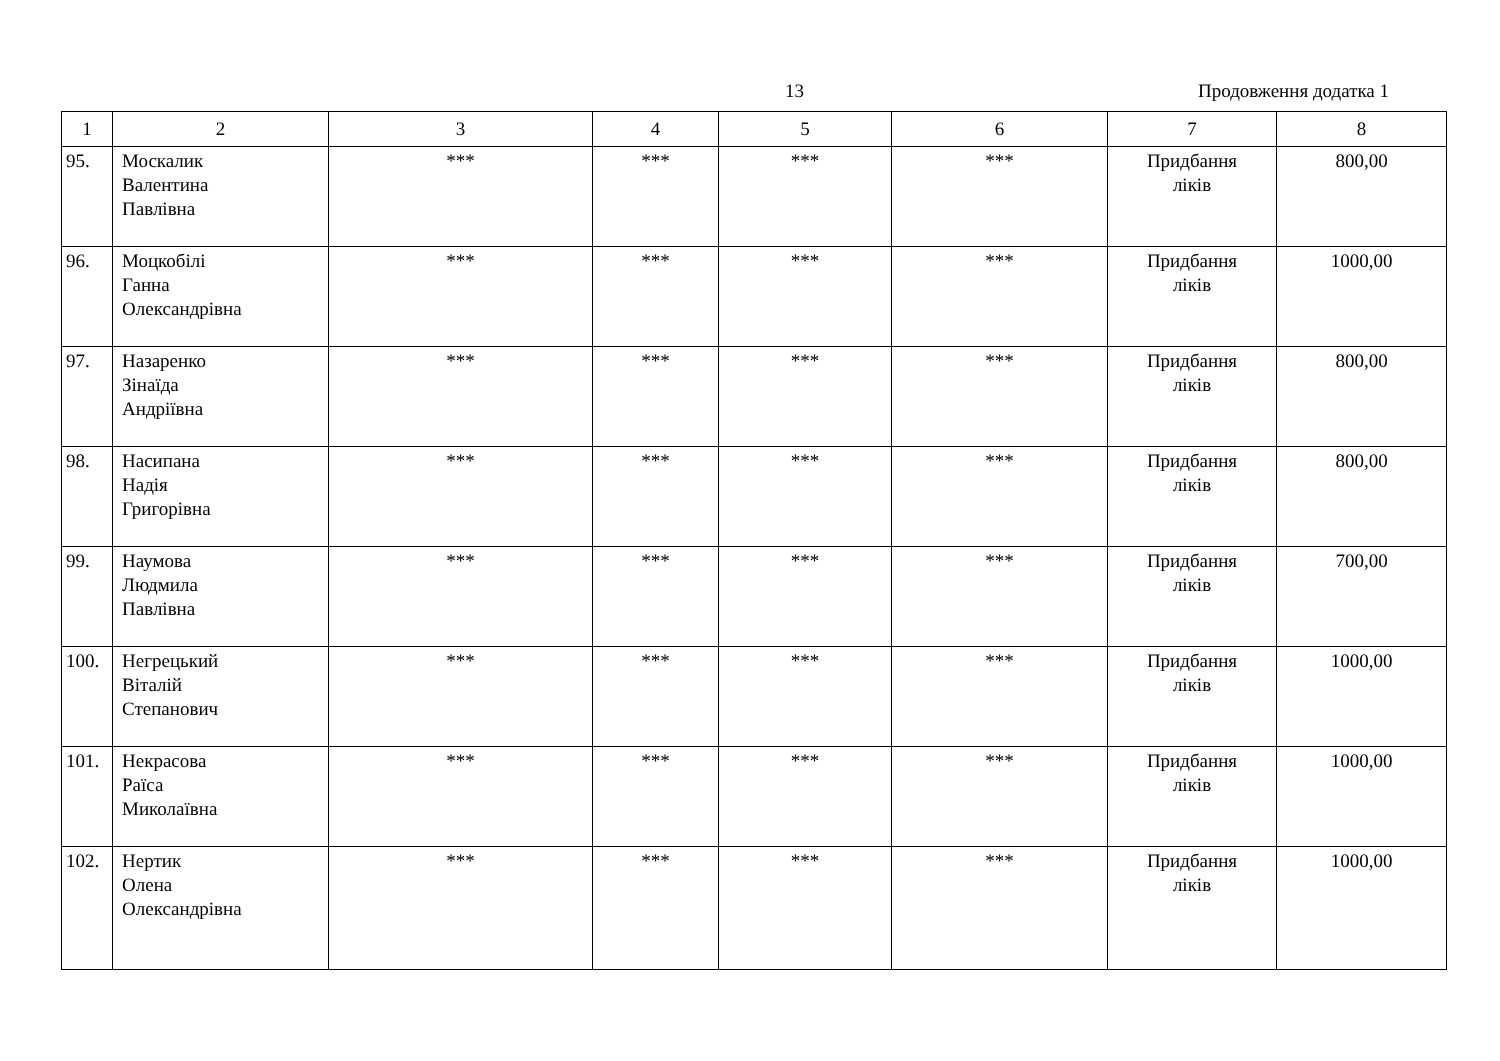13 Продовження додатка 1
| 1 | 2 | 3 | 4 | 5 | 6 | 7 | 8 |
| --- | --- | --- | --- | --- | --- | --- | --- |
| 95. | Москалик Валентина Павлівна | *** | *** | *** | *** | Придбання ліків | 800,00 |
| 96. | Моцкобілі Ганна Олександрівна | *** | *** | *** | *** | Придбання ліків | 1000,00 |
| 97. | Назаренко Зінаїда Андріївна | *** | *** | *** | *** | Придбання ліків | 800,00 |
| 98. | Насипана Надія Григорівна | *** | *** | *** | *** | Придбання ліків | 800,00 |
| 99. | Наумова Людмила Павлівна | *** | *** | *** | *** | Придбання ліків | 700,00 |
| 100. | Негрецький Віталій Степанович | *** | *** | *** | *** | Придбання ліків | 1000,00 |
| 101. | Некрасова Раїса Миколаївна | *** | *** | *** | *** | Придбання ліків | 1000,00 |
| 102. | Нертик Олена Олександрівна | *** | *** | *** | *** | Придбання ліків | 1000,00 |